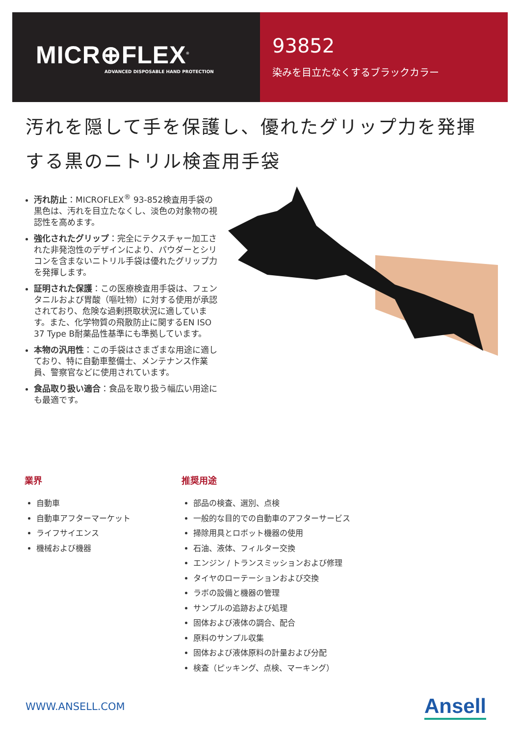MICR⊕FLEX<sup>®</sup>
ADVANCED DISPOSABLE HAND PROTECTION
93852
染みを目立たなくするブラックカラー
汚れを隠して手を保護し、優れたグリップ力を発揮する黒のニトリル検査用手袋
汚れ防止：MICROFLEX<sup>®</sup> 93-852検査用手袋の黒色は、汚れを目立たなくし、淡色の対象物の視認性を高めます。
強化されたグリップ：完全にテクスチャー加工された非発泡性のデザインにより、パウダーとシリコンを含まないニトリル手袋は優れたグリップ力を発揮します。
証明された保護：この医療検査用手袋は、フェンタニルおよび胃酸（嘔吐物）に対する使用が承認されており、危険な過剰摂取状況に適しています。また、化学物質の飛散防止に関するEN ISO 37 Type B耐薬品性基準にも準拠しています。
本物の汎用性：この手袋はさまざまな用途に適しており、特に自動車整備士、メンテナンス作業員、警察官などに使用されています。
食品取り扱い適合：食品を取り扱う幅広い用途にも最適です。
業界
自動車
自動車アフターマーケット
ライフサイエンス
機械および機器
推奨用途
部品の検査、選別、点検
一般的な目的での自動車のアフターサービス
掃除用具とロボット機器の使用
石油、液体、フィルター交換
エンジン / トランスミッションおよび修理
タイヤのローテーションおよび交換
ラボの設備と機器の管理
サンプルの追跡および処理
固体および液体の調合、配合
原料のサンプル収集
固体および液体原料の計量および分配
検査（ピッキング、点検、マーキング）
WWW.ANSELL.COM Ansell